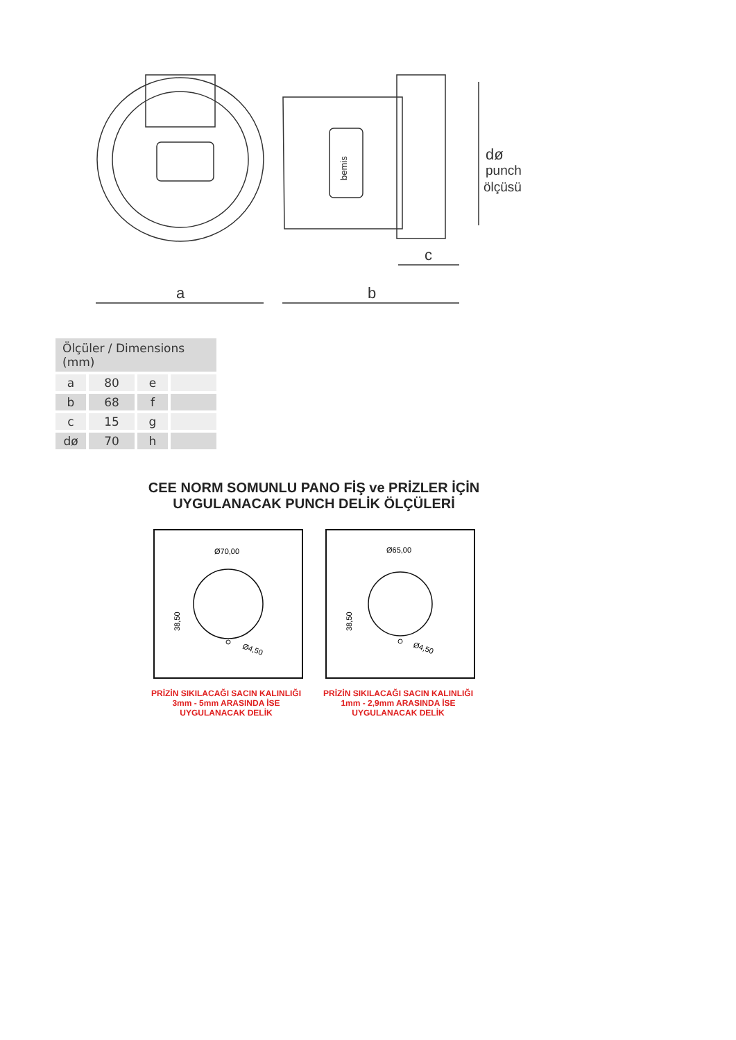a
b
c
dø
punch
ölçüsü
bemis
| Ölçüler / Dimensions (mm) | | | |
| --- | --- | --- | --- |
| a | 80 | e | |
| b | 68 | f | |
| c | 15 | g | |
| dø | 70 | h | |
CEE NORM SOMUNLU PANO FİŞ ve PRİZLER İÇİN UYGULANACAK PUNCH DELİK ÖLÇÜLERİ
Ø70,00
Ø4,50
38,50
Ø65,00
Ø4,50
38,50
PRİZİN SIKILACAĞI SACIN KALINLIĞI
3mm - 5mm ARASINDA İSE
UYGULANACAK DELİK
PRİZİN SIKILACAĞI SACIN KALINLIĞI
1mm - 2,9mm ARASINDA İSE
UYGULANACAK DELİK